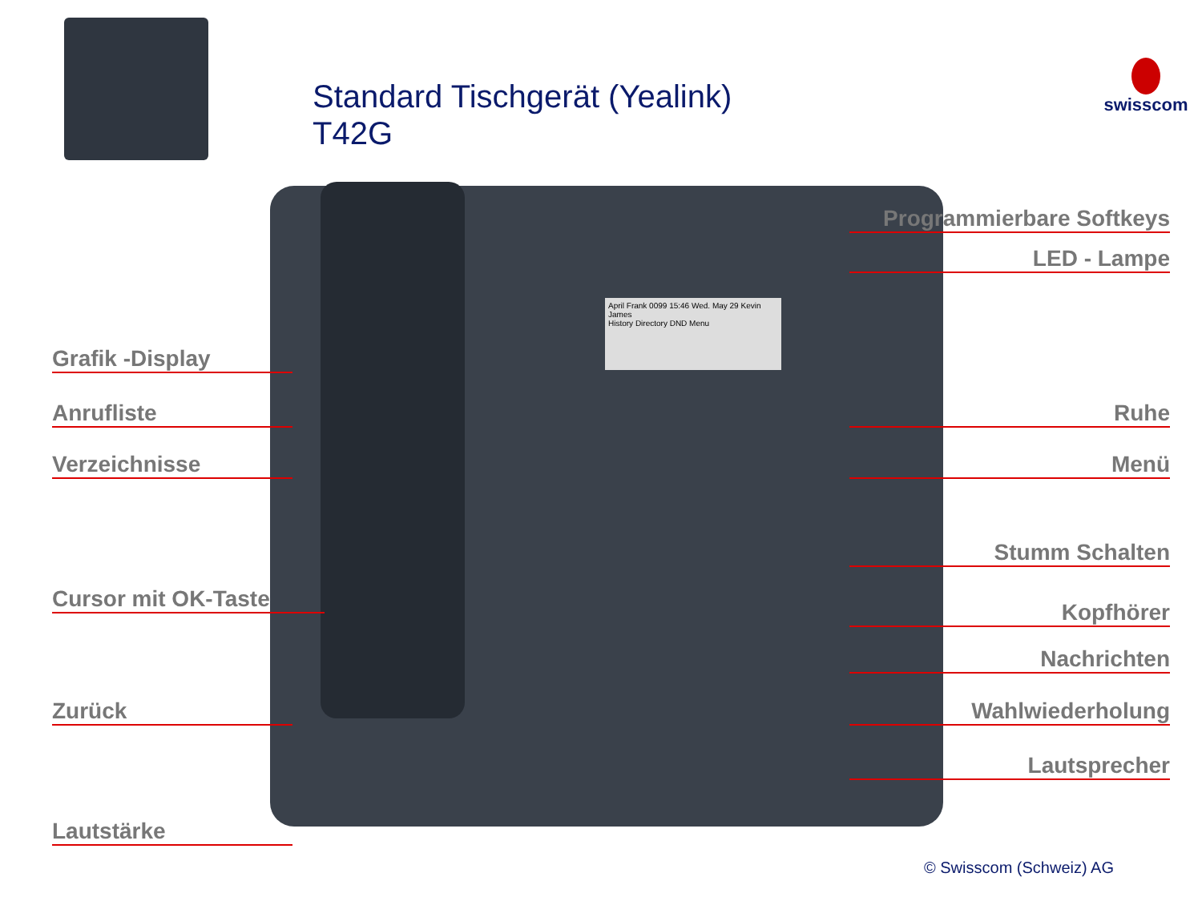Standard Tischgerät (Yealink)
T42G
swisscom
April Frank 0099 15:46 Wed. May 29 Kevin James
History Directory DND Menu
Programmierbare Softkeys
LED - Lampe
Grafik -Display
Anrufliste Ruhe
Verzeichnisse Menü
Stumm Schalten
Cursor mit OK-Taste
Kopfhörer
Nachrichten
Zurück Wahlwiederholung
Lautsprecher
Lautstärke
© Swisscom (Schweiz) AG